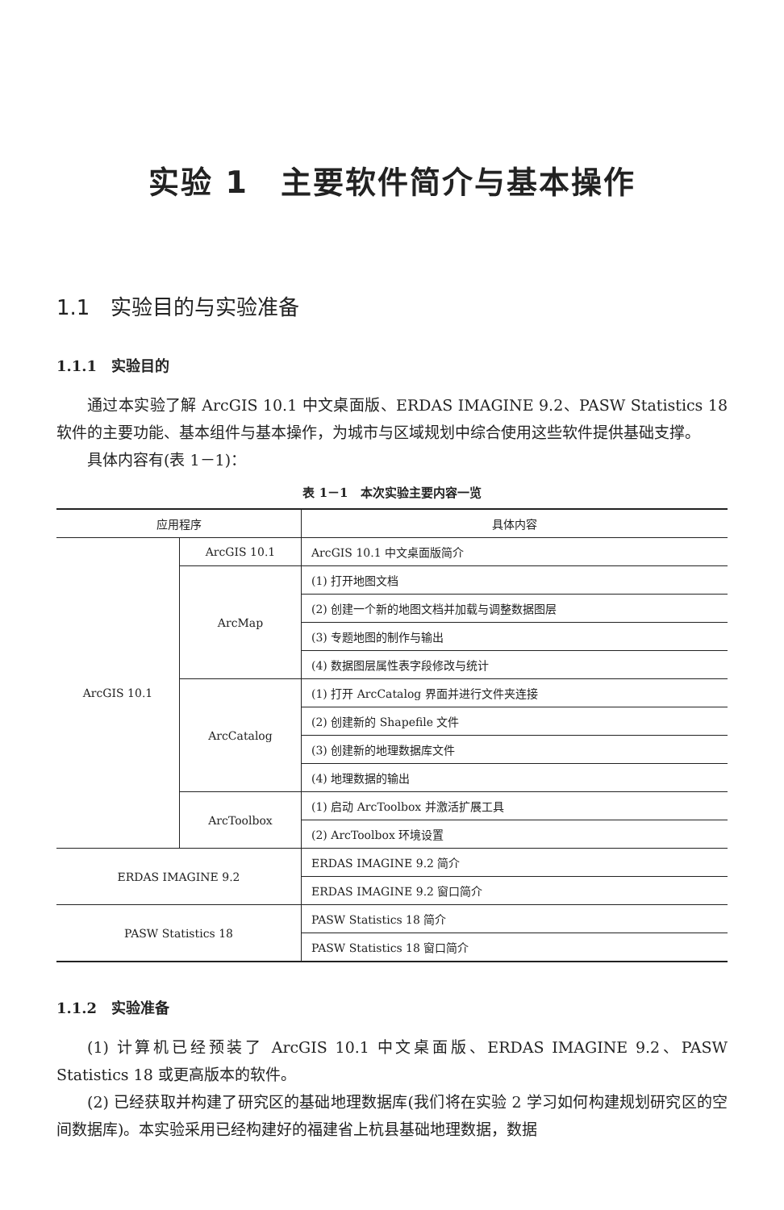实验 1　主要软件简介与基本操作
1.1　实验目的与实验准备
1.1.1　实验目的
通过本实验了解 ArcGIS 10.1 中文桌面版、ERDAS IMAGINE 9.2、PASW Statistics 18 软件的主要功能、基本组件与基本操作，为城市与区域规划中综合使用这些软件提供基础支撑。
具体内容有(表 1－1)：
表 1－1　本次实验主要内容一览
| 应用程序 | | 具体内容 |
| --- | --- | --- |
| ArcGIS 10.1 | ArcGIS 10.1 | ArcGIS 10.1 中文桌面版简介 |
| | ArcMap | (1) 打开地图文档 |
| | | (2) 创建一个新的地图文档并加载与调整数据图层 |
| | | (3) 专题地图的制作与输出 |
| | | (4) 数据图层属性表字段修改与统计 |
| | ArcCatalog | (1) 打开 ArcCatalog 界面并进行文件夹连接 |
| | | (2) 创建新的 Shapefile 文件 |
| | | (3) 创建新的地理数据库文件 |
| | | (4) 地理数据的输出 |
| | ArcToolbox | (1) 启动 ArcToolbox 并激活扩展工具 |
| | | (2) ArcToolbox 环境设置 |
| ERDAS IMAGINE 9.2 | | ERDAS IMAGINE 9.2 简介 |
| | | ERDAS IMAGINE 9.2 窗口简介 |
| PASW Statistics 18 | | PASW Statistics 18 简介 |
| | | PASW Statistics 18 窗口简介 |
1.1.2　实验准备
(1) 计算机已经预装了 ArcGIS 10.1 中文桌面版、ERDAS IMAGINE 9.2、PASW Statistics 18 或更高版本的软件。
(2) 已经获取并构建了研究区的基础地理数据库(我们将在实验 2 学习如何构建规划研究区的空间数据库)。本实验采用已经构建好的福建省上杭县基础地理数据，数据